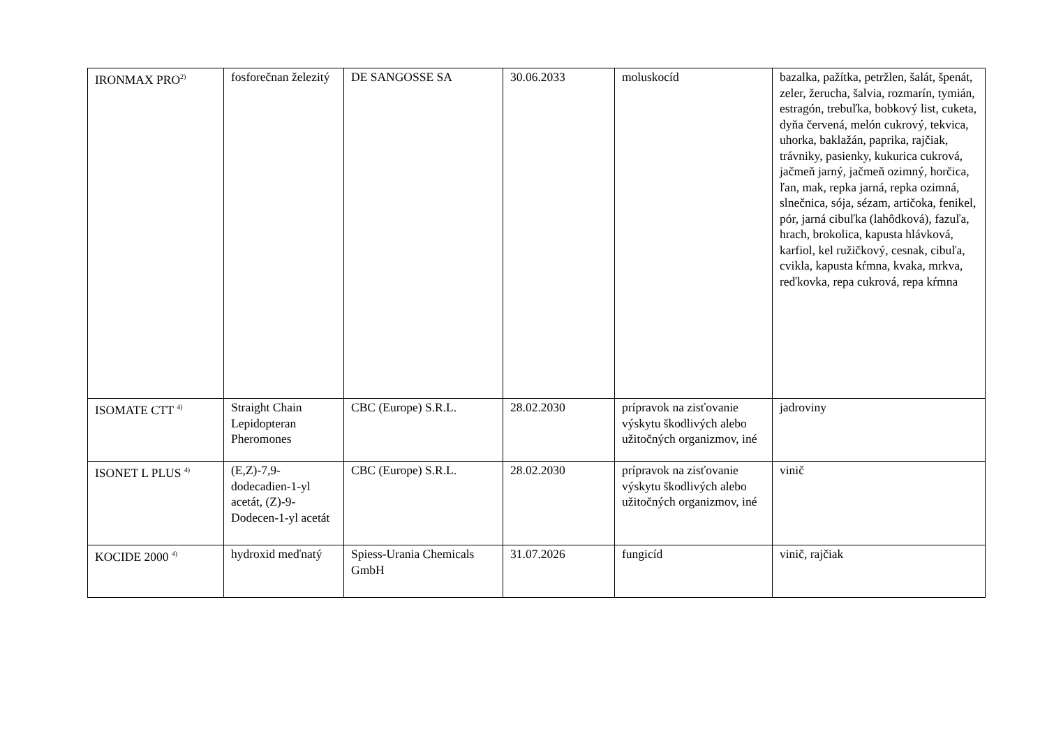| IRONMAX PRO<sup>2)</sup> | fosforečnan železitý | DE SANGOSSE SA | 30.06.2033 | moluskocíd | bazalka, pažítka, petržlen, šalát, špenát, zeler, žerucha, šalvia, rozmarín, tymián, estragón, trebuľka, bobkový list, cuketa, dyňa červená, melón cukrový, tekvica, uhorka, baklažán, paprika, rajčiak, trávniky, pasienky, kukurica cukrová, jačmeň jarný, jačmeň ozimný, horčica, ľan, mak, repka jarná, repka ozimná, slnečnica, sója, sézam, artičoka, fenikel, pór, jarná cibuľka (lahôdková), fazuľa, hrach, brokolica, kapusta hlávková, karfiol, kel ružičkový, cesnak, cibuľa, cvikla, kapusta kŕmna, kvaka, mrkva, reďkovka, repa cukrová, repa kŕmna |
| ISOMATE CTT <sup>4)</sup> | Straight Chain Lepidopteran Pheromones | CBC (Europe) S.R.L. | 28.02.2030 | prípravok na zisťovanie výskytu škodlivých alebo užitočných organizmov, iné | jadroviny |
| ISONET L PLUS <sup>4)</sup> | (E,Z)-7,9-dodecadien-1-yl acetát, (Z)-9-Dodecen-1-yl acetát | CBC (Europe) S.R.L. | 28.02.2030 | prípravok na zisťovanie výskytu škodlivých alebo užitočných organizmov, iné | vinič |
| KOCIDE 2000 <sup>4)</sup> | hydroxid meďnatý | Spiess-Urania Chemicals GmbH | 31.07.2026 | fungicíd | vinič, rajčiak |